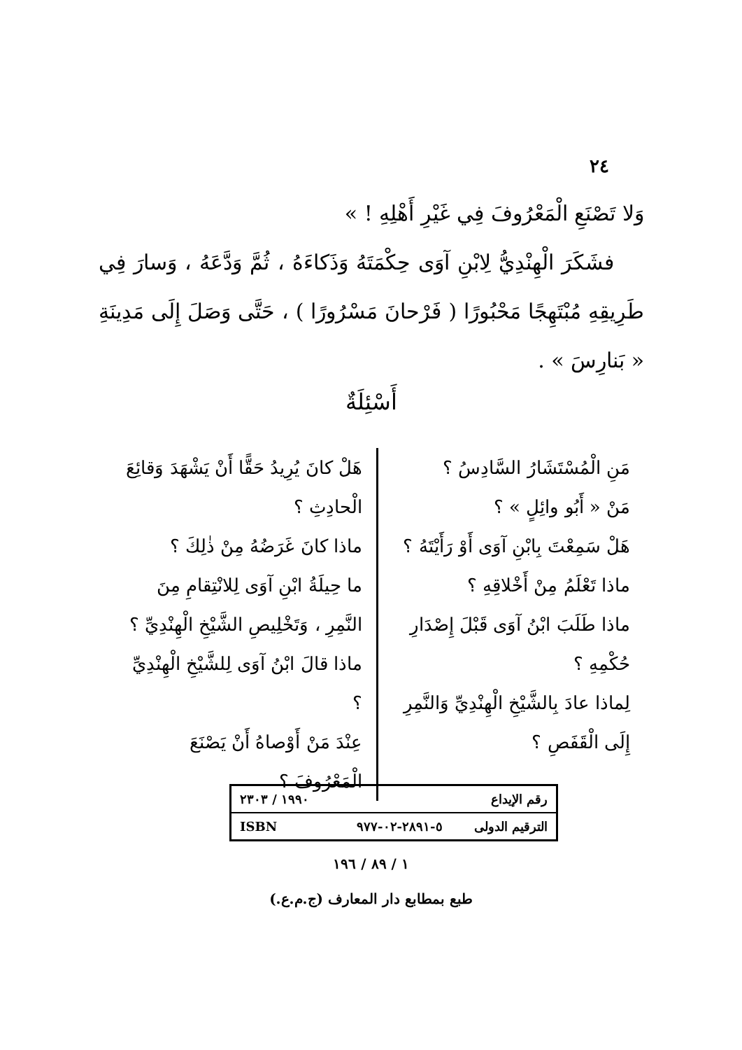٢٤
وَلا تَصْنَعِ الْمَعْرُوفَ فِي غَيْرِ أَهْلِهِ ! »
فشَكَرَ الْهِنْدِيُّ لِابْنِ آوَى حِكْمَتَهُ وَذَكاءَهُ ، ثُمَّ وَدَّعَهُ ، وَسارَ فِي طَرِيقِهِ مُبْتَهِجًا مَحْبُورًا ( فَرْحانَ مَسْرُورًا ) ، حَتَّى وَصَلَ إِلَى مَدِينَةِ « بَنارِسَ » .
أَسْئِلَةٌ
مَنِ الْمُسْتَشَارُ السَّادِسُ ؟
مَنْ « أَبُو وائِلٍ » ؟
هَلْ سَمِعْتَ بِابْنِ آوَى أَوْ رَأَيْتَهُ ؟
ماذا تَعْلَمُ مِنْ أَخْلاقِهِ ؟
ماذا طَلَبَ ابْنُ آوَى قَبْلَ إِصْدَارِ حُكْمِهِ ؟
لِماذا عادَ بِالشَّيْخِ الْهِنْدِيِّ وَالنَّمِرِ إِلَى الْقَفَصِ ؟
هَلْ كانَ يُرِيدُ حَقًّا أَنْ يَشْهَدَ وَقائِعَ الْحادِثِ ؟
ماذا كانَ غَرَضُهُ مِنْ ذٰلِكَ ؟
ما حِيلَةُ ابْنِ آوَى لِلانْتِقامِ مِنَ النَّمِرِ ، وَتَخْلِيصِ الشَّيْخِ الْهِنْدِيِّ ؟
ماذا قالَ ابْنُ آوَى لِلشَّيْخِ الْهِنْدِيِّ ؟
عِنْدَ مَنْ أَوْصاهُ أَنْ يَصْنَعَ الْمَعْرُوفَ ؟
| رقم الإيداع | | ١٩٩٠ / ٢٣٠٣ |
| الترقيم الدولى | ٥-٢٨٩١-٠٢-٩٧٧ | ISBN |
١ / ٨٩ / ١٩٦
طبع بمطابع دار المعارف (ج.م.ع.)